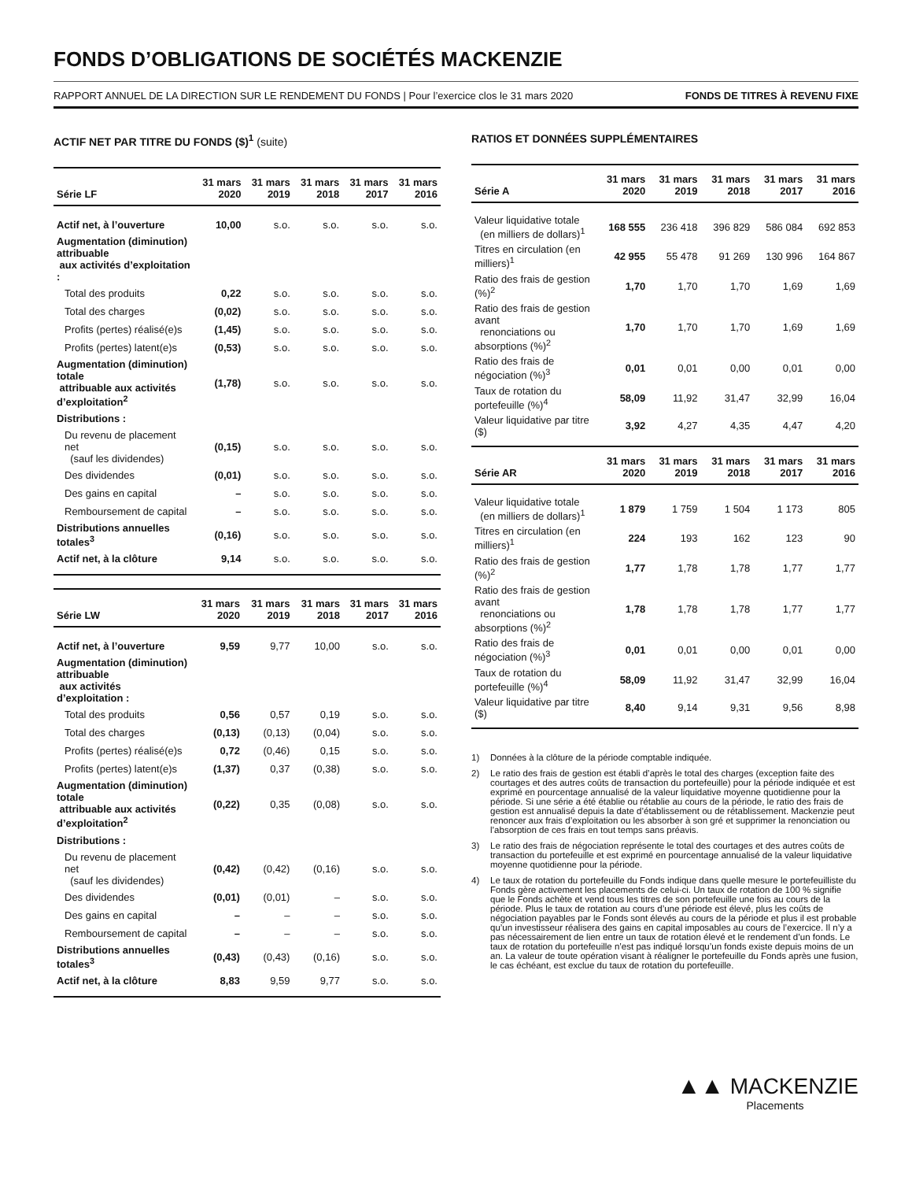FONDS D’OBLIGATIONS DE SOCIÉTÉS MACKENZIE
RAPPORT ANNUEL DE LA DIRECTION SUR LE RENDEMENT DU FONDS | Pour l’exercice clos le 31 mars 2020 FONDS DE TITRES À REVENU FIXE
ACTIF NET PAR TITRE DU FONDS ($)<sup>1</sup> (suite)
| Série LF | 31 mars 2020 | 31 mars 2019 | 31 mars 2018 | 31 mars 2017 | 31 mars 2016 |
| --- | --- | --- | --- | --- | --- |
| Actif net, à l’ouverture | 10,00 | s.o. | s.o. | s.o. | s.o. |
| Augmentation (diminution) attribuable aux activités d’exploitation : | | | | | |
| Total des produits | 0,22 | s.o. | s.o. | s.o. | s.o. |
| Total des charges | (0,02) | s.o. | s.o. | s.o. | s.o. |
| Profits (pertes) réalisé(e)s | (1,45) | s.o. | s.o. | s.o. | s.o. |
| Profits (pertes) latent(e)s | (0,53) | s.o. | s.o. | s.o. | s.o. |
| Augmentation (diminution) totale attribuable aux activités d’exploitation<sup>2</sup> | (1,78) | s.o. | s.o. | s.o. | s.o. |
| Distributions : | | | | | |
| Du revenu de placement net (sauf les dividendes) | (0,15) | s.o. | s.o. | s.o. | s.o. |
| Des dividendes | (0,01) | s.o. | s.o. | s.o. | s.o. |
| Des gains en capital | – | s.o. | s.o. | s.o. | s.o. |
| Remboursement de capital | – | s.o. | s.o. | s.o. | s.o. |
| Distributions annuelles totales<sup>3</sup> | (0,16) | s.o. | s.o. | s.o. | s.o. |
| Actif net, à la clôture | 9,14 | s.o. | s.o. | s.o. | s.o. |
| Série LW | 31 mars 2020 | 31 mars 2019 | 31 mars 2018 | 31 mars 2017 | 31 mars 2016 |
| --- | --- | --- | --- | --- | --- |
| Actif net, à l’ouverture | 9,59 | 9,77 | 10,00 | s.o. | s.o. |
| Augmentation (diminution) attribuable aux activités d’exploitation : | | | | | |
| Total des produits | 0,56 | 0,57 | 0,19 | s.o. | s.o. |
| Total des charges | (0,13) | (0,13) | (0,04) | s.o. | s.o. |
| Profits (pertes) réalisé(e)s | 0,72 | (0,46) | 0,15 | s.o. | s.o. |
| Profits (pertes) latent(e)s | (1,37) | 0,37 | (0,38) | s.o. | s.o. |
| Augmentation (diminution) totale attribuable aux activités d’exploitation<sup>2</sup> | (0,22) | 0,35 | (0,08) | s.o. | s.o. |
| Distributions : | | | | | |
| Du revenu de placement net (sauf les dividendes) | (0,42) | (0,42) | (0,16) | s.o. | s.o. |
| Des dividendes | (0,01) | (0,01) | – | s.o. | s.o. |
| Des gains en capital | – | – | – | s.o. | s.o. |
| Remboursement de capital | – | – | – | s.o. | s.o. |
| Distributions annuelles totales<sup>3</sup> | (0,43) | (0,43) | (0,16) | s.o. | s.o. |
| Actif net, à la clôture | 8,83 | 9,59 | 9,77 | s.o. | s.o. |
RATIOS ET DONNÉES SUPPLÉMENTAIRES
| Série A | 31 mars 2020 | 31 mars 2019 | 31 mars 2018 | 31 mars 2017 | 31 mars 2016 |
| --- | --- | --- | --- | --- | --- |
| Valeur liquidative totale (en milliers de dollars)<sup>1</sup> | 168 555 | 236 418 | 396 829 | 586 084 | 692 853 |
| Titres en circulation (en milliers)<sup>1</sup> | 42 955 | 55 478 | 91 269 | 130 996 | 164 867 |
| Ratio des frais de gestion (%)<sup>2</sup> | 1,70 | 1,70 | 1,70 | 1,69 | 1,69 |
| Ratio des frais de gestion avant renonciations ou absorptions (%)<sup>2</sup> | 1,70 | 1,70 | 1,70 | 1,69 | 1,69 |
| Ratio des frais de négociation (%)<sup>3</sup> | 0,01 | 0,01 | 0,00 | 0,01 | 0,00 |
| Taux de rotation du portefeuille (%)<sup>4</sup> | 58,09 | 11,92 | 31,47 | 32,99 | 16,04 |
| Valeur liquidative par titre ($) | 3,92 | 4,27 | 4,35 | 4,47 | 4,20 |
| Série AR | 31 mars 2020 | 31 mars 2019 | 31 mars 2018 | 31 mars 2017 | 31 mars 2016 |
| --- | --- | --- | --- | --- | --- |
| Valeur liquidative totale (en milliers de dollars)<sup>1</sup> | 1 879 | 1 759 | 1 504 | 1 173 | 805 |
| Titres en circulation (en milliers)<sup>1</sup> | 224 | 193 | 162 | 123 | 90 |
| Ratio des frais de gestion (%)<sup>2</sup> | 1,77 | 1,78 | 1,78 | 1,77 | 1,77 |
| Ratio des frais de gestion avant renonciations ou absorptions (%)<sup>2</sup> | 1,78 | 1,78 | 1,78 | 1,77 | 1,77 |
| Ratio des frais de négociation (%)<sup>3</sup> | 0,01 | 0,01 | 0,00 | 0,01 | 0,00 |
| Taux de rotation du portefeuille (%)<sup>4</sup> | 58,09 | 11,92 | 31,47 | 32,99 | 16,04 |
| Valeur liquidative par titre ($) | 8,40 | 9,14 | 9,31 | 9,56 | 8,98 |
1) Données à la clôture de la période comptable indiquée.
2) Le ratio des frais de gestion est établi d’après le total des charges (exception faite des courtages et des autres coûts de transaction du portefeuille) pour la période indiquée et est exprimé en pourcentage annualisé de la valeur liquidative moyenne quotidienne pour la période. Si une série a été établie ou rétablie au cours de la période, le ratio des frais de gestion est annualisé depuis la date d’établissement ou de rétablissement. Mackenzie peut renoncer aux frais d’exploitation ou les absorber à son gré et supprimer la renonciation ou l’absorption de ces frais en tout temps sans préavis.
3) Le ratio des frais de négociation représente le total des courtages et des autres coûts de transaction du portefeuille et est exprimé en pourcentage annualisé de la valeur liquidative moyenne quotidienne pour la période.
4) Le taux de rotation du portefeuille du Fonds indique dans quelle mesure le portefeuilliste du Fonds gère activement les placements de celui-ci. Un taux de rotation de 100 % signifie que le Fonds achète et vend tous les titres de son portefeuille une fois au cours de la période. Plus le taux de rotation au cours d’une période est élevé, plus les coûts de négociation payables par le Fonds sont élevés au cours de la période et plus il est probable qu’un investisseur réalisera des gains en capital imposables au cours de l’exercice. Il n’y a pas nécessairement de lien entre un taux de rotation élevé et le rendement d’un fonds. Le taux de rotation du portefeuille n’est pas indiqué lorsqu’un fonds existe depuis moins de un an. La valeur de toute opération visant à réaligner le portefeuille du Fonds après une fusion, le cas échéant, est exclue du taux de rotation du portefeuille.
▲▲ MACKENZIE
Placements